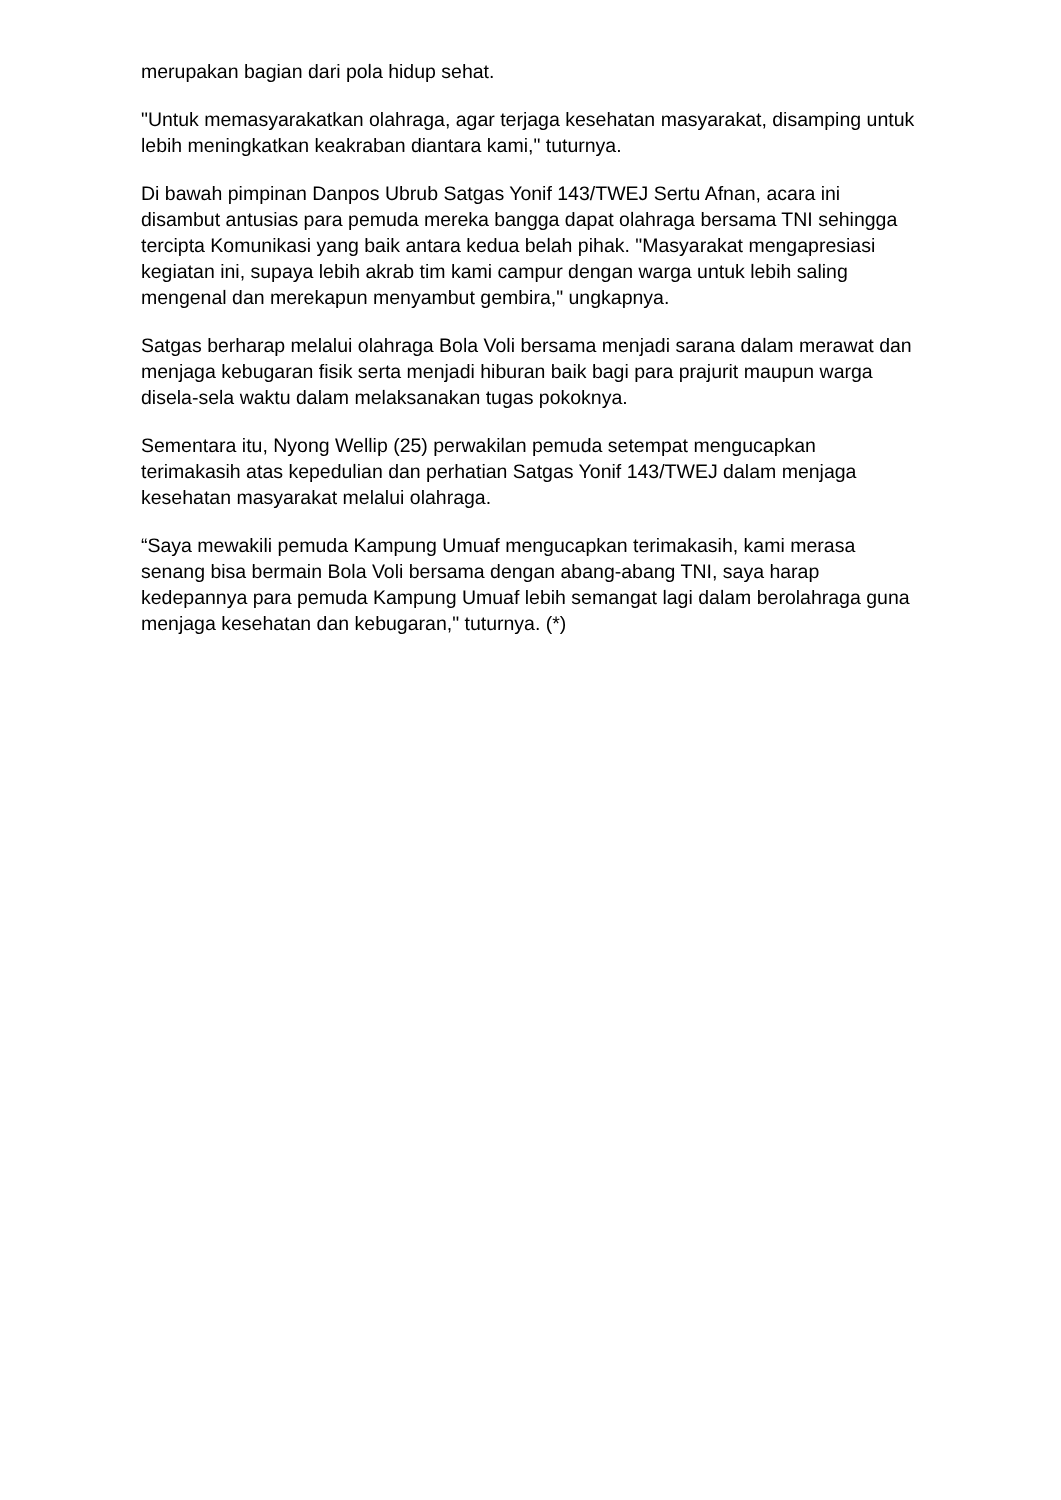merupakan bagian dari pola hidup sehat.
"Untuk memasyarakatkan olahraga, agar terjaga kesehatan masyarakat, disamping untuk lebih meningkatkan keakraban diantara kami," tuturnya.
Di bawah pimpinan Danpos Ubrub Satgas Yonif 143/TWEJ Sertu Afnan, acara ini disambut antusias para pemuda mereka bangga dapat olahraga bersama TNI sehingga tercipta Komunikasi yang baik antara kedua belah pihak. "Masyarakat mengapresiasi kegiatan ini, supaya lebih akrab tim kami campur dengan warga untuk lebih saling mengenal dan merekapun menyambut gembira," ungkapnya.
Satgas berharap melalui olahraga Bola Voli bersama menjadi sarana dalam merawat dan menjaga kebugaran fisik serta menjadi hiburan baik bagi para prajurit maupun warga disela-sela waktu dalam melaksanakan tugas pokoknya.
Sementara itu, Nyong Wellip (25) perwakilan pemuda setempat mengucapkan terimakasih atas kepedulian dan perhatian Satgas Yonif 143/TWEJ dalam menjaga kesehatan masyarakat melalui olahraga.
“Saya mewakili pemuda Kampung Umuaf mengucapkan terimakasih, kami merasa senang bisa bermain Bola Voli bersama dengan abang-abang TNI, saya harap kedepannya para pemuda Kampung Umuaf lebih semangat lagi dalam berolahraga guna menjaga kesehatan dan kebugaran," tuturnya. (*)